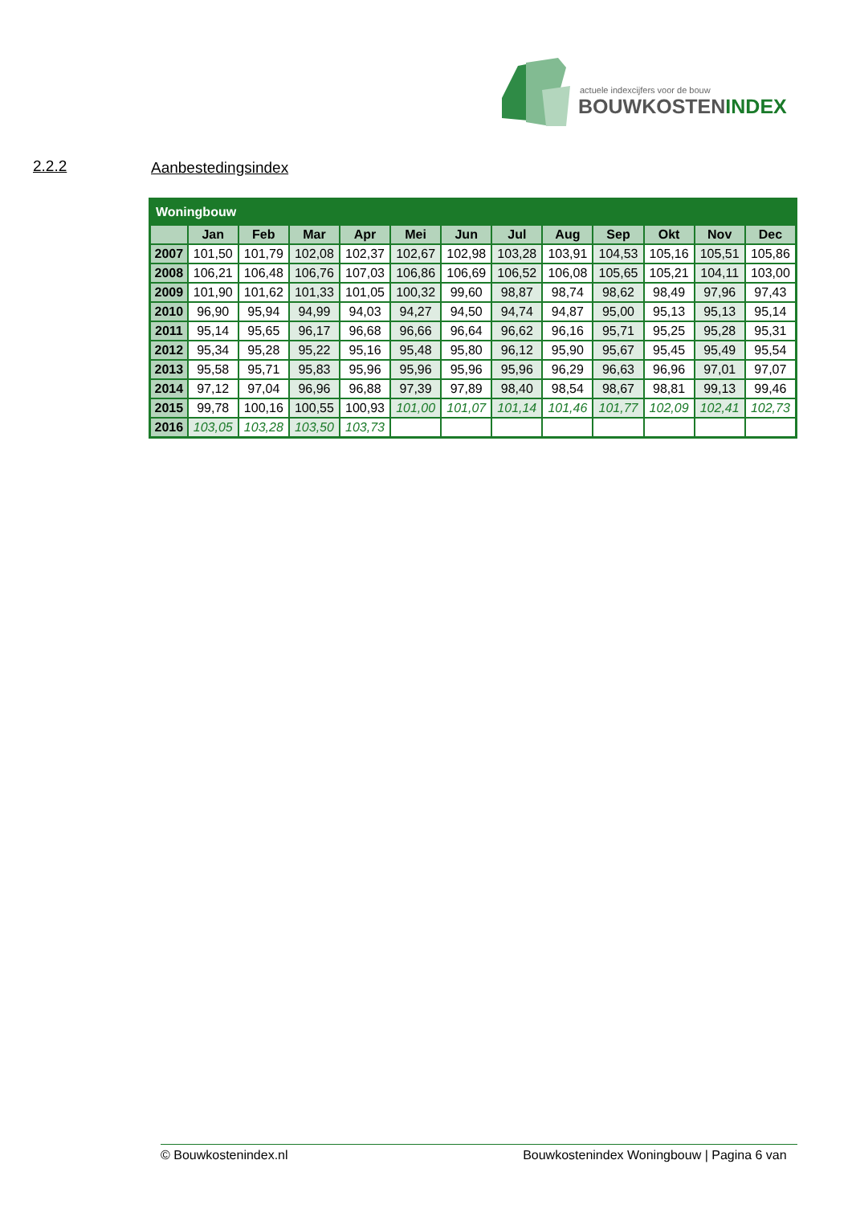actuele indexcijfers voor de bouw
BOUWKOSTENINDEX
2.2.2 Aanbestedingsindex
| Woningbouw | | | | | | | | | | | | |
| | Jan | Feb | Mar | Apr | Mei | Jun | Jul | Aug | Sep | Okt | Nov | Dec |
| 2007 | 101,50 | 101,79 | 102,08 | 102,37 | 102,67 | 102,98 | 103,28 | 103,91 | 104,53 | 105,16 | 105,51 | 105,86 |
| 2008 | 106,21 | 106,48 | 106,76 | 107,03 | 106,86 | 106,69 | 106,52 | 106,08 | 105,65 | 105,21 | 104,11 | 103,00 |
| 2009 | 101,90 | 101,62 | 101,33 | 101,05 | 100,32 | 99,60 | 98,87 | 98,74 | 98,62 | 98,49 | 97,96 | 97,43 |
| 2010 | 96,90 | 95,94 | 94,99 | 94,03 | 94,27 | 94,50 | 94,74 | 94,87 | 95,00 | 95,13 | 95,13 | 95,14 |
| 2011 | 95,14 | 95,65 | 96,17 | 96,68 | 96,66 | 96,64 | 96,62 | 96,16 | 95,71 | 95,25 | 95,28 | 95,31 |
| 2012 | 95,34 | 95,28 | 95,22 | 95,16 | 95,48 | 95,80 | 96,12 | 95,90 | 95,67 | 95,45 | 95,49 | 95,54 |
| 2013 | 95,58 | 95,71 | 95,83 | 95,96 | 95,96 | 95,96 | 95,96 | 96,29 | 96,63 | 96,96 | 97,01 | 97,07 |
| 2014 | 97,12 | 97,04 | 96,96 | 96,88 | 97,39 | 97,89 | 98,40 | 98,54 | 98,67 | 98,81 | 99,13 | 99,46 |
| 2015 | 99,78 | 100,16 | 100,55 | 100,93 | 101,00 | 101,07 | 101,14 | 101,46 | 101,77 | 102,09 | 102,41 | 102,73 |
| 2016 | 103,05 | 103,28 | 103,50 | 103,73 | | | | | | | | |
© Bouwkostenindex.nl Bouwkostenindex Woningbouw | Pagina 6 van